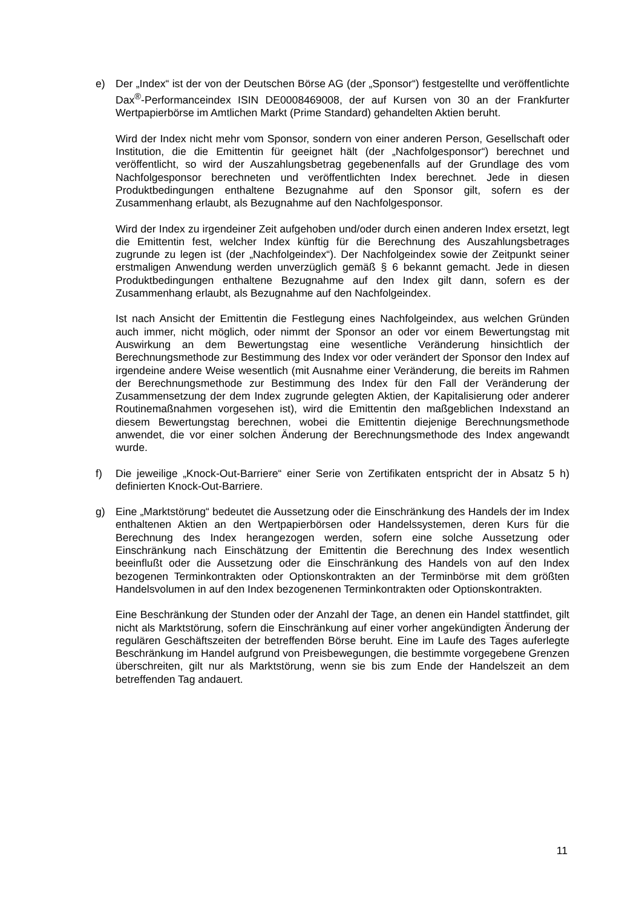e) Der „Index“ ist der von der Deutschen Börse AG (der „Sponsor“) festgestellte und veröffentlichte Dax<sup>®</sup>-Performanceindex ISIN DE0008469008, der auf Kursen von 30 an der Frankfurter Wertpapierbörse im Amtlichen Markt (Prime Standard) gehandelten Aktien beruht.
Wird der Index nicht mehr vom Sponsor, sondern von einer anderen Person, Gesellschaft oder Institution, die die Emittentin für geeignet hält (der „Nachfolgesponsor“) berechnet und veröffentlicht, so wird der Auszahlungsbetrag gegebenenfalls auf der Grundlage des vom Nachfolgesponsor berechneten und veröffentlichten Index berechnet. Jede in diesen Produktbedingungen enthaltene Bezugnahme auf den Sponsor gilt, sofern es der Zusammenhang erlaubt, als Bezugnahme auf den Nachfolgesponsor.
Wird der Index zu irgendeiner Zeit aufgehoben und/oder durch einen anderen Index ersetzt, legt die Emittentin fest, welcher Index künftig für die Berechnung des Auszahlungsbetrages zugrunde zu legen ist (der „Nachfolgeindex“). Der Nachfolgeindex sowie der Zeitpunkt seiner erstmaligen Anwendung werden unverzüglich gemäß § 6 bekannt gemacht. Jede in diesen Produktbedingungen enthaltene Bezugnahme auf den Index gilt dann, sofern es der Zusammenhang erlaubt, als Bezugnahme auf den Nachfolgeindex.
Ist nach Ansicht der Emittentin die Festlegung eines Nachfolgeindex, aus welchen Gründen auch immer, nicht möglich, oder nimmt der Sponsor an oder vor einem Bewertungstag mit Auswirkung an dem Bewertungstag eine wesentliche Veränderung hinsichtlich der Berechnungsmethode zur Bestimmung des Index vor oder verändert der Sponsor den Index auf irgendeine andere Weise wesentlich (mit Ausnahme einer Veränderung, die bereits im Rahmen der Berechnungsmethode zur Bestimmung des Index für den Fall der Veränderung der Zusammensetzung der dem Index zugrunde gelegten Aktien, der Kapitalisierung oder anderer Routinemaßnahmen vorgesehen ist), wird die Emittentin den maßgeblichen Indexstand an diesem Bewertungstag berechnen, wobei die Emittentin diejenige Berechnungsmethode anwendet, die vor einer solchen Änderung der Berechnungsmethode des Index angewandt wurde.
f) Die jeweilige „Knock-Out-Barriere“ einer Serie von Zertifikaten entspricht der in Absatz 5 h) definierten Knock-Out-Barriere.
g) Eine „Marktstörung“ bedeutet die Aussetzung oder die Einschränkung des Handels der im Index enthaltenen Aktien an den Wertpapierbörsen oder Handelssystemen, deren Kurs für die Berechnung des Index herangezogen werden, sofern eine solche Aussetzung oder Einschränkung nach Einschätzung der Emittentin die Berechnung des Index wesentlich beeinflußt oder die Aussetzung oder die Einschränkung des Handels von auf den Index bezogenen Terminkontrakten oder Optionskontrakten an der Terminbörse mit dem größten Handelsvolumen in auf den Index bezogenenen Terminkontrakten oder Optionskontrakten.
Eine Beschränkung der Stunden oder der Anzahl der Tage, an denen ein Handel stattfindet, gilt nicht als Marktstörung, sofern die Einschränkung auf einer vorher angekündigten Änderung der regulären Geschäftszeiten der betreffenden Börse beruht. Eine im Laufe des Tages auferlegte Beschränkung im Handel aufgrund von Preisbewegungen, die bestimmte vorgegebene Grenzen überschreiten, gilt nur als Marktstörung, wenn sie bis zum Ende der Handelszeit an dem betreffenden Tag andauert.
11